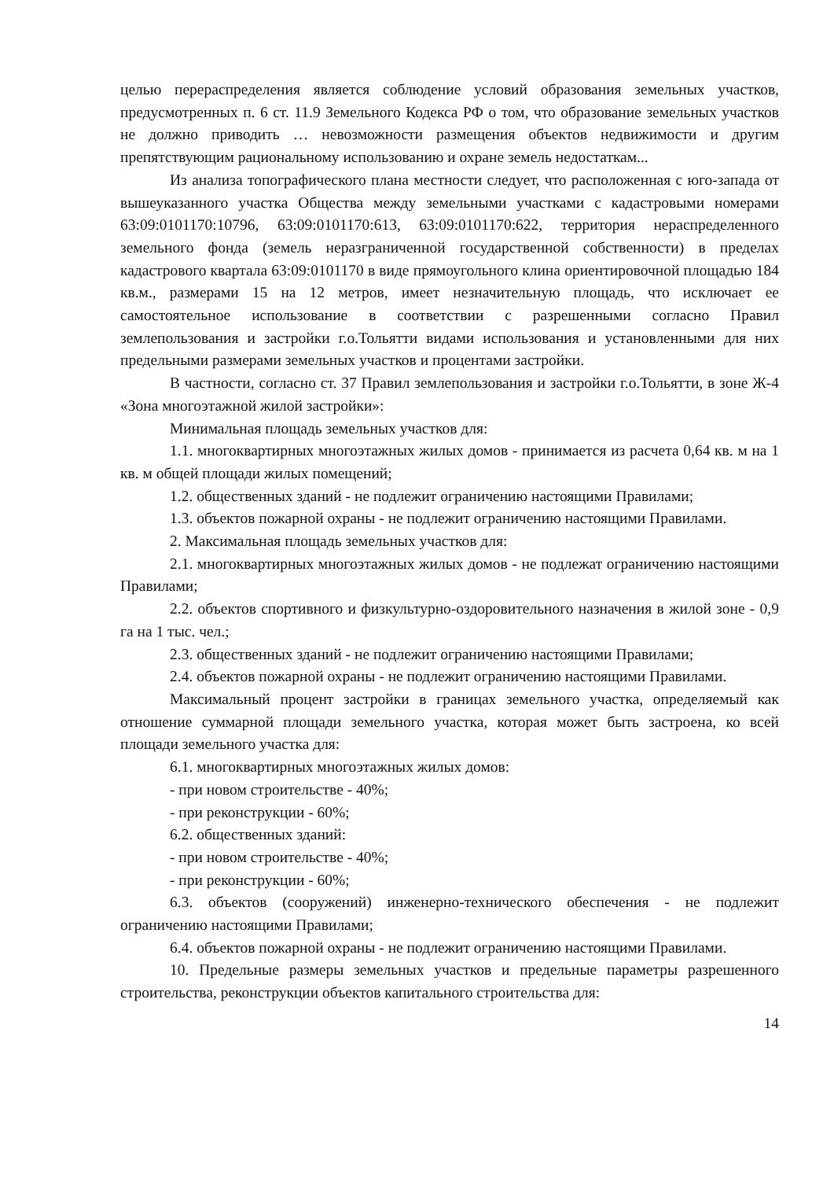целью перераспределения является соблюдение условий образования земельных участков, предусмотренных п. 6 ст. 11.9 Земельного Кодекса РФ о том, что образование земельных участков не должно приводить … невозможности размещения объектов недвижимости и другим препятствующим рациональному использованию и охране земель недостаткам...
Из анализа топографического плана местности следует, что расположенная с юго-запада от вышеуказанного участка Общества между земельными участками с кадастровыми номерами 63:09:0101170:10796, 63:09:0101170:613, 63:09:0101170:622, территория нераспределенного земельного фонда (земель неразграниченной государственной собственности) в пределах кадастрового квартала 63:09:0101170 в виде прямоугольного клина ориентировочной площадью 184 кв.м., размерами 15 на 12 метров, имеет незначительную площадь, что исключает ее самостоятельное использование в соответствии с разрешенными согласно Правил землепользования и застройки г.о.Тольятти видами использования и установленными для них предельными размерами земельных участков и процентами застройки.
В частности, согласно ст. 37 Правил землепользования и застройки г.о.Тольятти, в зоне Ж-4 «Зона многоэтажной жилой застройки»:
Минимальная площадь земельных участков для:
1.1. многоквартирных многоэтажных жилых домов - принимается из расчета 0,64 кв. м на 1 кв. м общей площади жилых помещений;
1.2. общественных зданий - не подлежит ограничению настоящими Правилами;
1.3. объектов пожарной охраны - не подлежит ограничению настоящими Правилами.
2. Максимальная площадь земельных участков для:
2.1. многоквартирных многоэтажных жилых домов - не подлежат ограничению настоящими Правилами;
2.2. объектов спортивного и физкультурно-оздоровительного назначения в жилой зоне - 0,9 га на 1 тыс. чел.;
2.3. общественных зданий - не подлежит ограничению настоящими Правилами;
2.4. объектов пожарной охраны - не подлежит ограничению настоящими Правилами.
Максимальный процент застройки в границах земельного участка, определяемый как отношение суммарной площади земельного участка, которая может быть застроена, ко всей площади земельного участка для:
6.1. многоквартирных многоэтажных жилых домов:
- при новом строительстве - 40%;
- при реконструкции - 60%;
6.2. общественных зданий:
- при новом строительстве - 40%;
- при реконструкции - 60%;
6.3. объектов (сооружений) инженерно-технического обеспечения - не подлежит ограничению настоящими Правилами;
6.4. объектов пожарной охраны - не подлежит ограничению настоящими Правилами.
10. Предельные размеры земельных участков и предельные параметры разрешенного строительства, реконструкции объектов капитального строительства для:
14